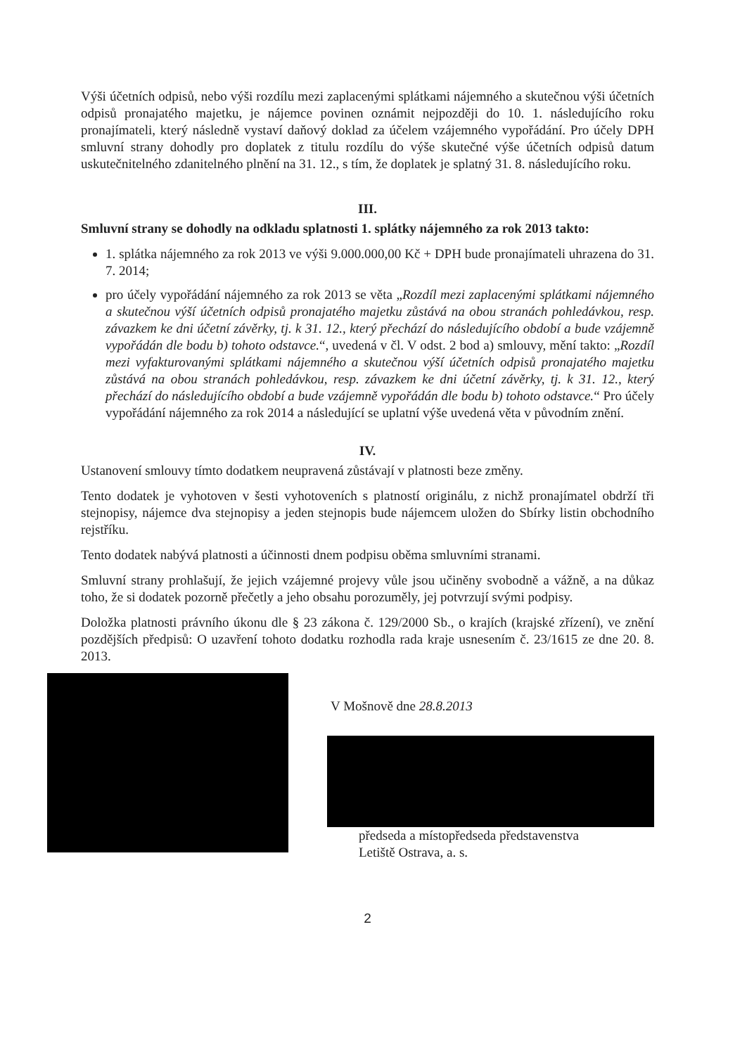Výši účetních odpisů, nebo výši rozdílu mezi zaplacenými splátkami nájemného a skutečnou výši účetních odpisů pronajatého majetku, je nájemce povinen oznámit nejpozději do 10. 1. následujícího roku pronajímateli, který následně vystaví daňový doklad za účelem vzájemného vypořádání. Pro účely DPH smluvní strany dohodly pro doplatek z titulu rozdílu do výše skutečné výše účetních odpisů datum uskutečnitelného zdanitelného plnění na 31. 12., s tím, že doplatek je splatný 31. 8. následujícího roku.
III.
Smluvní strany se dohodly na odkladu splatnosti 1. splátky nájemného za rok 2013 takto:
1. splátka nájemného za rok 2013 ve výši 9.000.000,00 Kč + DPH bude pronajímateli uhrazena do 31. 7. 2014;
pro účely vypořádání nájemného za rok 2013 se věta „Rozdíl mezi zaplacenými splátkami nájemného a skutečnou výší účetních odpisů pronajatého majetku zůstává na obou stranách pohledávkou, resp. závazkem ke dni účetní závěrky, tj. k 31. 12., který přechází do následujícího období a bude vzájemně vypořádán dle bodu b) tohoto odstavce.“, uvedená v čl. V odst. 2 bod a) smlouvy, mění takto: „Rozdíl mezi vyfakturovanými splátkami nájemného a skutečnou výší účetních odpisů pronajatého majetku zůstává na obou stranách pohledávkou, resp. závazkem ke dni účetní závěrky, tj. k 31. 12., který přechází do následujícího období a bude vzájemně vypořádán dle bodu b) tohoto odstavce.“ Pro účely vypořádání nájemného za rok 2014 a následující se uplatní výše uvedená věta v původním znění.
IV.
Ustanovení smlouvy tímto dodatkem neupravená zůstávají v platnosti beze změny.
Tento dodatek je vyhotoven v šesti vyhotoveních s platností originálu, z nichž pronajímatel obdrží tři stejnopisy, nájemce dva stejnopisy a jeden stejnopis bude nájemcem uložen do Sbírky listin obchodního rejstříku.
Tento dodatek nabývá platnosti a účinnosti dnem podpisu oběma smluvními stranami.
Smluvní strany prohlašují, že jejich vzájemné projevy vůle jsou učiněny svobodně a vážně, a na důkaz toho, že si dodatek pozorně přečetly a jeho obsahu porozuměly, jej potvrzují svými podpisy.
Doložka platnosti právního úkonu dle § 23 zákona č. 129/2000 Sb., o krajích (krajské zřízení), ve znění pozdějších předpisů: O uzavření tohoto dodatku rozhodla rada kraje usnesením č. 23/1615 ze dne 20. 8. 2013.
V Mošnově dne 28.8.2013
předseda a místopředseda představenstva
Letiště Ostrava, a. s.
2